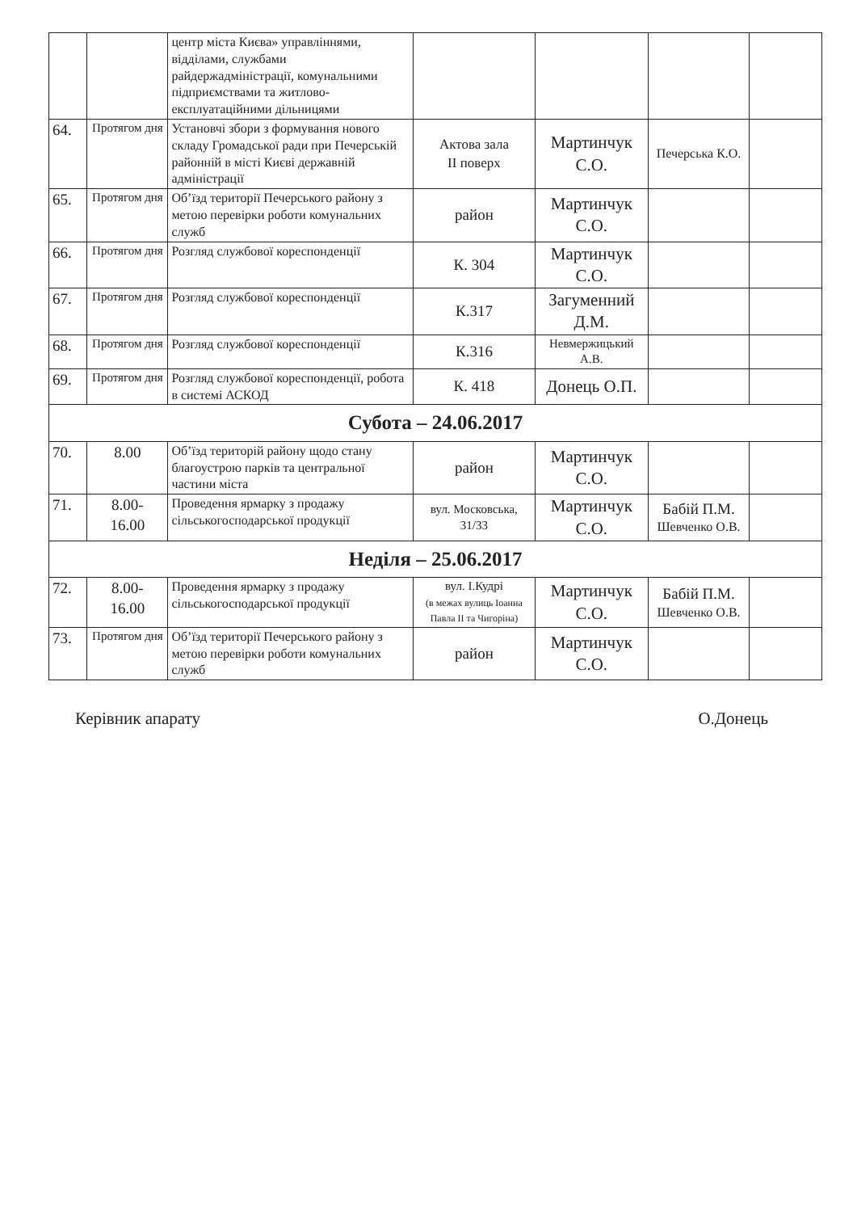| | | центр міста Києва» управліннями, відділами, службами райдержадміністрації, комунальними підприємствами та житлово-експлуатаційними дільницями | | | | |
| 64. | Протягом дня | Установчі збори з формування нового складу Громадської ради при Печерській районній в місті Києві державній адміністрації | Актова зала II поверх | Мартинчук С.О. | Печерська К.О. | |
| 65. | Протягом дня | Об’їзд території Печерського району з метою перевірки роботи комунальних служб | район | Мартинчук С.О. | | |
| 66. | Протягом дня | Розгляд службової кореспонденції | К. 304 | Мартинчук С.О. | | |
| 67. | Протягом дня | Розгляд службової кореспонденції | К.317 | Загуменний Д.М. | | |
| 68. | Протягом дня | Розгляд службової кореспонденції | К.316 | Невмержицький А.В. | | |
| 69. | Протягом дня | Розгляд службової кореспонденції, робота в системі АСКОД | К. 418 | Донець О.П. | | |
| Субота – 24.06.2017 | | | | | | |
| 70. | 8.00 | Об’їзд територій району щодо стану благоустрою парків та центральної частини міста | район | Мартинчук С.О. | | |
| 71. | 8.00- 16.00 | Проведення ярмарку з продажу сільськогосподарської продукції | вул. Московська, 31/33 | Мартинчук С.О. | Бабій П.М. Шевченко О.В. | |
| Неділя – 25.06.2017 | | | | | | |
| 72. | 8.00- 16.00 | Проведення ярмарку з продажу сільськогосподарської продукції | вул. І.Кудрі (в межах вулиць Іоанна Павла ІІ та Чигоріна) | Мартинчук С.О. | Бабій П.М. Шевченко О.В. | |
| 73. | Протягом дня | Об’їзд території Печерського району з метою перевірки роботи комунальних служб | район | Мартинчук С.О. | | |
Керівник апарату О.Донець